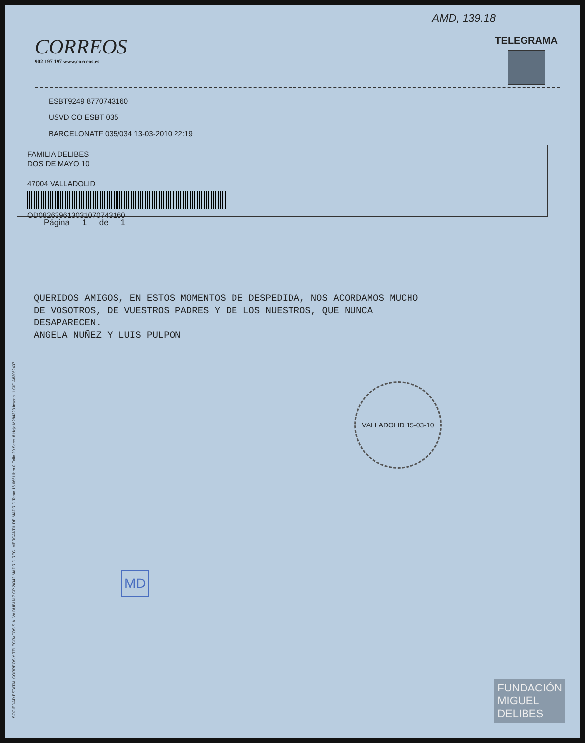AMD, 139.18
CORREOS
902 197 197 www.correos.es
TELEGRAMA
ESBT9249 8770743160
USVD CO ESBT 035
BARCELONATF 035/034 13-03-2010 22:19
FAMILIA DELIBES
DOS DE MAYO 10
47004 VALLADOLID
OD08263961303107074316​0
Página 1 de 1
QUERIDOS AMIGOS, EN ESTOS MOMENTOS DE DESPEDIDA, NOS ACORDAMOS MUCHO
DE VOSOTROS, DE VUESTROS PADRES Y DE LOS NUESTROS, QUE NUNCA
DESAPARECEN.
ANGELA NUÑEZ Y LUIS PULPON
VALLADOLID 15-03-10
MD
SOCIEDAD ESTATAL CORREOS Y TELÉGRAFOS S.A. VA DUBLN 7 CP 28042 MADRID REG. MERCANTIL DE MADRID Tomo 16.665 Libro 0 Folio 20 Secc. 8 Hoja M284323 Inscrip. 1 CIF. A83052407
FUNDACIÓN
MIGUEL
DELIBES